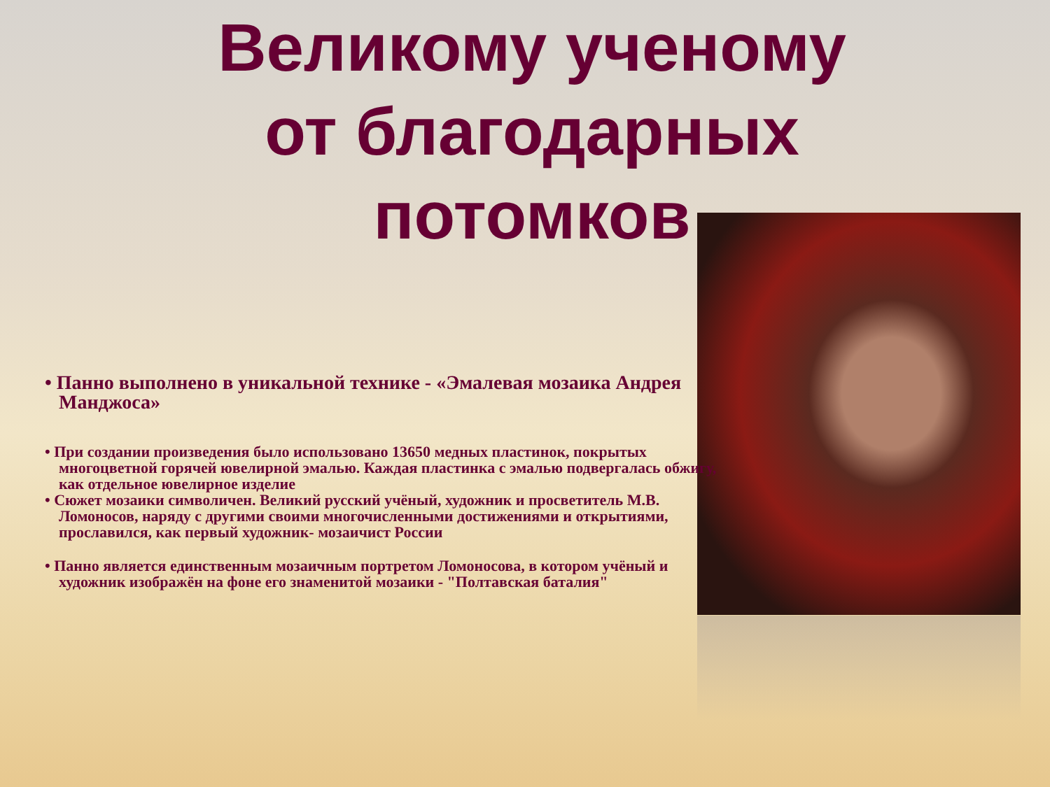Великому ученому от благодарных потомков
• Панно выполнено в уникальной технике - «Эмалевая мозаика Андрея Манджоса»
• При создании произведения было использовано 13650 медных пластинок, покрытых многоцветной горячей ювелирной эмалью. Каждая пластинка с эмалью подвергалась обжигу, как отдельное ювелирное изделие
• Сюжет мозаики символичен. Великий русский учёный, художник и просветитель М.В. Ломоносов, наряду с другими своими многочисленными достижениями и открытиями, прославился, как первый художник- мозаичист России
• Панно является единственным мозаичным портретом Ломоносова, в котором учёный и художник изображён на фоне его знаменитой мозаики - "Полтавская баталия"